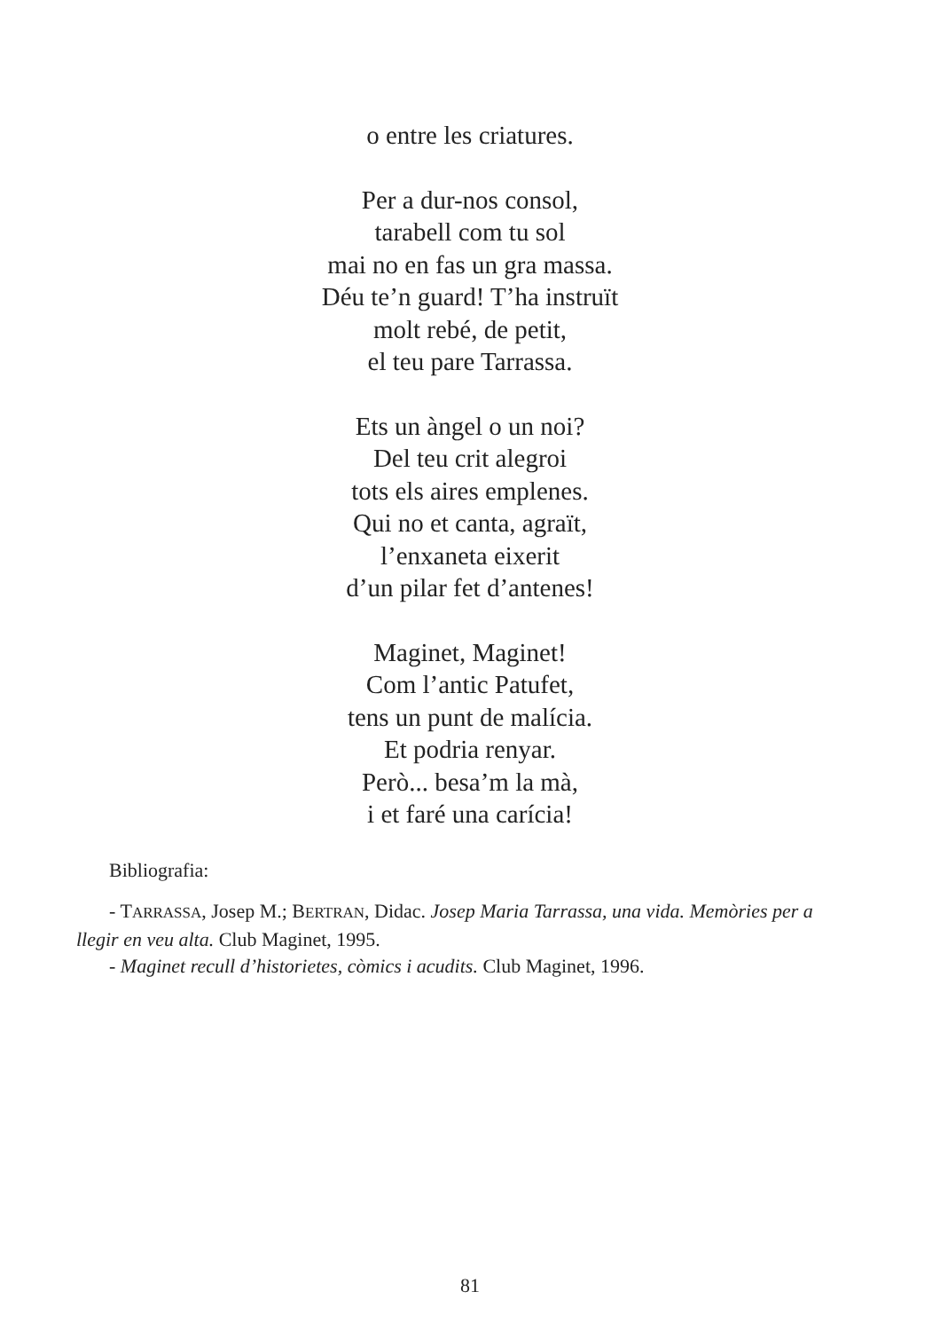o entre les criatures.
Per a dur-nos consol,
tarabell com tu sol
mai no en fas un gra massa.
Déu te’n guard! T’ha instruït
molt rebé, de petit,
el teu pare Tarrassa.
Ets un àngel o un noi?
Del teu crit alegroi
tots els aires emplenes.
Qui no et canta, agraït,
l’enxaneta eixerit
d’un pilar fet d’antenes!
Maginet, Maginet!
Com l’antic Patufet,
tens un punt de malícia.
Et podria renyar.
Però... besa’m la mà,
i et faré una carícia!
Bibliografia:
- TARRASSA, Josep M.; BERTRAN, Didac. Josep Maria Tarrassa, una vida. Memòries per a llegir en veu alta. Club Maginet, 1995.
- Maginet recull d’historietes, còmics i acudits. Club Maginet, 1996.
81